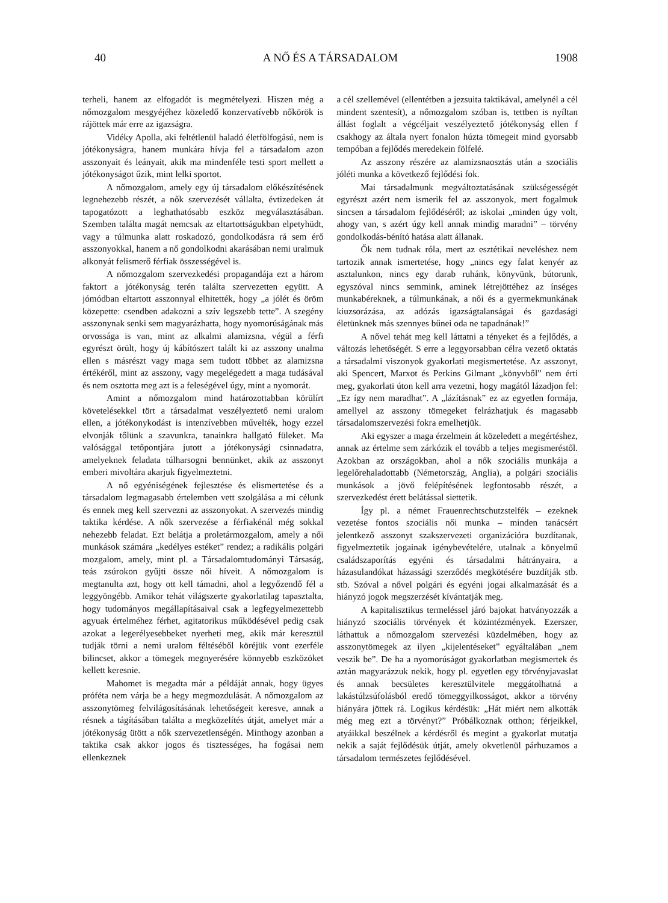40 A NŐ ÉS A TÁRSADALOM 1908
terheli, hanem az elfogadót is megmételyezi. Hiszen még a nőmozgalom mesgyéjéhez közeledő konzervatívebb nőkörök is rájöttek már erre az igazságra.
Vidéky Apolla, aki feltétlenül haladó életfölfogású, nem is jótékonyságra, hanem munkára hívja fel a társadalom azon asszonyait és leányait, akik ma mindenféle testi sport mellett a jótékonyságot űzik, mint lelki sportot.
A nőmozgalom, amely egy új társadalom előkészítésének legnehezebb részét, a nők szervezését vállalta, évtizedeken át tapogatózott a leghathatósabb eszköz megválasztásában. Szemben találta magát nemcsak az eltartottságukban elpetyhüdt, vagy a túlmunka alatt roskadozó, gondolkodásra rá sem érő asszonyokkal, hanem a nő gondolkodni akarásában nemi uralmuk alkonyát felismerő férfiak összességével is.
A nőmozgalom szervezkedési propagandája ezt a három faktort a jótékonyság terén találta szervezetten együtt. A jómódban eltartott asszonnyal elhitették, hogy „a jólét és öröm közepette: csendben adakozni a szív legszebb tette”. A szegény asszonynak senki sem magyarázhatta, hogy nyomorúságának más orvossága is van, mint az alkalmi alamizsna, végül a férfi egyrészt örült, hogy új kábítószert talált ki az asszony unalma ellen s másrészt vagy maga sem tudott többet az alamizsna értékéről, mint az asszony, vagy megelégedett a maga tudásával és nem osztotta meg azt is a feleségével úgy, mint a nyomorát.
Amint a nőmozgalom mind határozottabban körülírt követelésekkel tört a társadalmat veszélyeztető nemi uralom ellen, a jótékonykodást is intenzívebben művelték, hogy ezzel elvonják tőlünk a szavunkra, tanainkra hallgató füleket. Ma valósággal tetőpontjára jutott a jótékonysági csinnadatra, amelyeknek feladata túlharsogni bennünket, akik az asszonyt emberi mivoltára akarjuk figyelmeztetni.
A nő egyéniségének fejlesztése és elismertetése és a társadalom legmagasabb értelemben vett szolgálása a mi célunk és ennek meg kell szervezni az asszonyokat. A szervezés mindig taktika kérdése. A nők szervezése a férfiakénál még sokkal nehezebb feladat. Ezt belátja a proletármozgalom, amely a női munkások számára „kedélyes estéket” rendez; a radikális polgári mozgalom, amely, mint pl. a Társadalomtudományi Társaság, teás zsúrokon gyűjti össze női híveit. A nőmozgalom is megtanulta azt, hogy ott kell támadni, ahol a legyőzendő fél a leggyöngébb. Amikor tehát világszerte gyakorlatilag tapasztalta, hogy tudományos megállapításaival csak a legfegyelmezettebb agyuak értelméhez férhet, agitatorikus működésével pedig csak azokat a legerélyesebbeket nyerheti meg, akik már keresztül tudják törni a nemi uralom féltéséből köréjük vont ezerféle bilincset, akkor a tömegek megnyerésére könnyebb eszközöket kellett keresnie.
Mahomet is megadta már a példáját annak, hogy ügyes próféta nem várja be a hegy megmozdulását. A nőmozgalom az asszonytömeg felvilágosításának lehetőségeit keresve, annak a résnek a tágításában találta a megközelítés útját, amelyet már a jótékonyság ütött a nők szervezetlenségén. Minthogy azonban a taktika csak akkor jogos és tisztességes, ha fogásai nem ellenkeznek
a cél szellemével (ellentétben a jezsuita taktikával, amelynél a cél mindent szentesít), a nőmozgalom szóban is, tettben is nyíltan állást foglalt a végcéljait veszélyeztető jótékonyság ellen f csakhogy az általa nyert fonalon húzta tömegeit mind gyorsabb tempóban a fejlődés meredekein fölfelé.
Az asszony részére az alamizsnaosztás után a szociális jóléti munka a következő fejlődési fok.
Mai társadalmunk megváltoztatásának szükségességét egyrészt azért nem ismerik fel az asszonyok, mert fogalmuk sincsen a társadalom fejlődéséről; az iskolai „minden úgy volt, ahogy van, s azért úgy kell annak mindig maradni” – törvény gondolkodás-bénító hatása alatt állanak.
Ők nem tudnak róla, mert az esztétikai neveléshez nem tartozik annak ismertetése, hogy „nincs egy falat kenyér az asztalunkon, nincs egy darab ruhánk, könyvünk, bútorunk, egyszóval nincs semmink, aminek létrejöttéhez az ínséges munkabéreknek, a túlmunkának, a női és a gyermekmunkának kiuzsorázása, az adózás igazságtalanságai és gazdasági életünknek más szennyes bűnei oda ne tapadnának!”
A nővel tehát meg kell láttatni a tényeket és a fejlődés, a változás lehetőségét. S erre a leggyorsabban célra vezető oktatás a társadalmi viszonyok gyakorlati megismertetése. Az asszonyt, aki Spencert, Marxot és Perkins Gilmant „könyvből” nem érti meg, gyakorlati úton kell arra vezetni, hogy magától lázadjon fel: „Ez így nem maradhat”. A „lázításnak” ez az egyetlen formája, amellyel az asszony tömegeket felrázhatjuk és magasabb társadalomszervezési fokra emelhetjük.
Aki egyszer a maga érzelmein át közeledett a megértéshez, annak az értelme sem zárkózik el tovább a teljes megismeréstől. Azokban az országokban, ahol a nők szociális munkája a legelőrehaladottabb (Németország, Anglia), a polgári szociális munkások a jövő felépítésének legfontosabb részét, a szervezkedést érett belátással siettetik.
Így pl. a német Frauenrechtschutzstelfék – ezeknek vezetése fontos szociális női munka – minden tanácsért jelentkező asszonyt szakszervezeti organizációra buzdítanak, figyelmeztetik jogainak igénybevételére, utalnak a könyelmű családszaporítás egyéni és társadalmi hátrányaira, a házasulandókat házassági szerződés megkötésére buzdítják stb. stb. Szóval a nővel polgári és egyéni jogai alkalmazását és a hiányzó jogok megszerzését kívántatják meg.
A kapitalisztikus termeléssel járó bajokat hatványozzák a hiányzó szociális törvények ét közintézmények. Ezerszer, láthattuk a nőmozgalom szervezési küzdelmében, hogy az asszonytömegek az ilyen „kijelentéseket” egyáltalában „nem veszik be”. De ha a nyomorúságot gyakorlatban megismertek és aztán magyarázzuk nekik, hogy pl. egyetlen egy törvényjavaslat és annak becsületes keresztülvitele meggátolhatná a lakástúlzsúfolásból eredő tömeggyilkosságot, akkor a törvény hiányára jöttek rá. Logikus kérdésük: „Hát miért nem alkották még meg ezt a törvényt?” Próbálkoznak otthon; férjeikkel, atyáikkal beszélnek a kérdésről és megint a gyakorlat mutatja nekik a saját fejlődésük útját, amely okvetlenül párhuzamos a társadalom természetes fejlődésével.